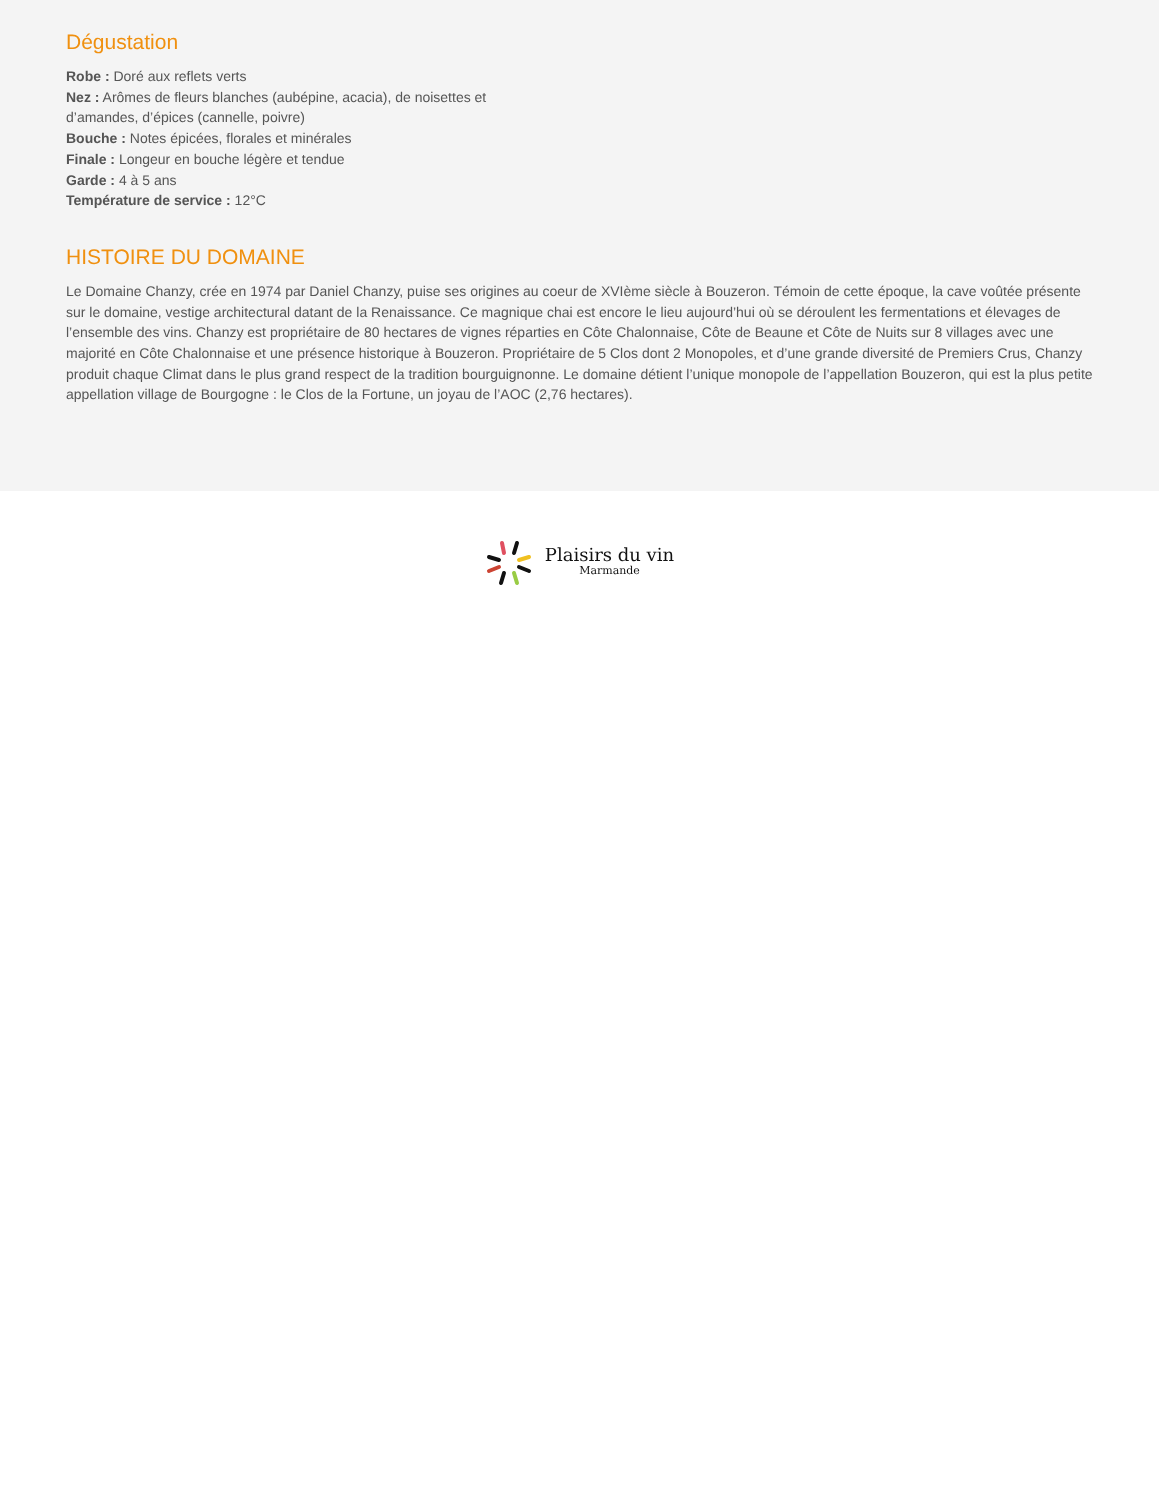Dégustation
Robe : Doré aux reflets verts
Nez : Arômes de fleurs blanches (aubépine, acacia), de noisettes et d’amandes, d’épices (cannelle, poivre)
Bouche : Notes épicées, florales et minérales
Finale : Longeur en bouche légère et tendue
Garde : 4 à 5 ans
Température de service : 12°C
HISTOIRE DU DOMAINE
Le Domaine Chanzy, crée en 1974 par Daniel Chanzy, puise ses origines au coeur de XVIème siècle à Bouzeron. Témoin de cette époque, la cave voûtée présente sur le domaine, vestige architectural datant de la Renaissance. Ce magnique chai est encore le lieu aujourd’hui où se déroulent les fermentations et élevages de l’ensemble des vins. Chanzy est propriétaire de 80 hectares de vignes réparties en Côte Chalonnaise, Côte de Beaune et Côte de Nuits sur 8 villages avec une majorité en Côte Chalonnaise et une présence historique à Bouzeron. Propriétaire de 5 Clos dont 2 Monopoles, et d’une grande diversité de Premiers Crus, Chanzy produit chaque Climat dans le plus grand respect de la tradition bourguignonne. Le domaine détient l’unique monopole de l’appellation Bouzeron, qui est la plus petite appellation village de Bourgogne : le Clos de la Fortune, un joyau de l’AOC (2,76 hectares).
Plaisirs du vin
Marmande